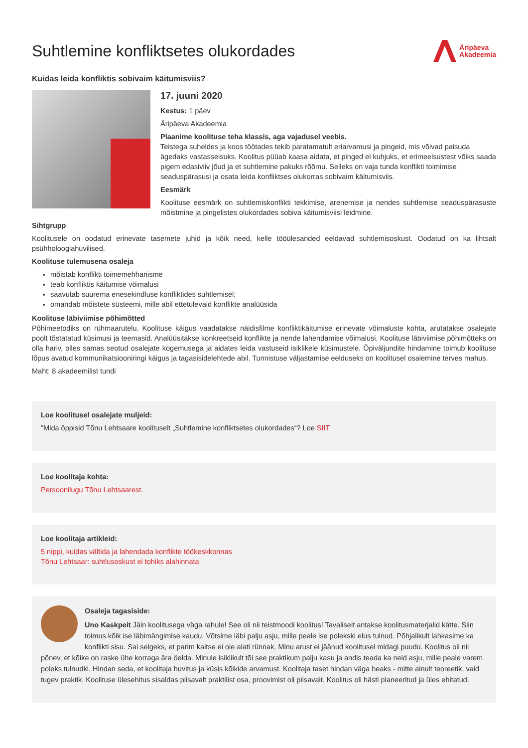Suhtlemine konfliktsetes olukordades
Äripäeva
Akadeemia
Kuidas leida konfliktis sobivaim käitumisviis?
17. juuni 2020
Kestus: 1 päev
Äripäeva Akadeemia
Plaanime koolituse teha klassis, aga vajadusel veebis.
Teistega suheldes ja koos töötades tekib paratamatult eriarvamusi ja pingeid, mis võivad paisuda ägedaks vastasseisuks. Koolitus püüab kaasa aidata, et pinged ei kuhjuks, et erimeelsustest võiks saada pigem edasiviiv jõud ja et suhtlemine pakuks rõõmu. Selleks on vaja tunda konflikti toimimise seaduspärasusi ja osata leida konfliktses olukorras sobivaim käitumisviis.
Eesmärk
Koolituse eesmärk on suhtlemiskonflikti tekkimise, arenemise ja nendes suhtlemise seaduspärasuste mõistmine ja pingelistes olukordades sobiva käitumisviisi leidmine.
Sihtgrupp
Koolitusele on oodatud erinevate tasemete juhid ja kõik need, kelle tööülesanded eeldavad suhtlemisoskust. Oodatud on ka lihtsalt psühholoogiahuvilised.
Koolituse tulemusena osaleja
mõistab konflikti toimemehhanisme
teab konfliktis käitumise võimalusi
saavutab suurema enesekindluse konfliktides suhtlemisel;
omandab mõistete süsteemi, mille abil ettetulevaid konflikte analüüsida
Koolituse läbiviimise põhimõtted
Põhimeetodiks on rühmaarutelu. Koolituse käigus vaadatakse näidisfilme konfliktikäitumise erinevate võimaluste kohta, arutatakse osalejate poolt tõstatatud küsimusi ja teemasid. Analüüsitakse konkreetseid konflikte ja nende lahendamise võimalusi. Koolituse läbiviimise põhimõtteks on olla hariv, olles samas seotud osalejate kogemusega ja aidates leida vastuseid isiklikele küsimustele. Õpiväljundite hindamine toimub koolituse lõpus avatud kommunikatsiooniringi käigus ja tagasisidelehtede abil. Tunnistuse väljastamise eelduseks on koolitusel osalemine terves mahus.
Maht: 8 akadeemilist tundi
Loe koolitusel osalejate muljeid:
"Mida õppisid Tõnu Lehtsaare koolituselt „Suhtlemine konfliktsetes olukordades“? Loe SIIT
Loe koolitaja kohta:
Persoonilugu Tõnu Lehtsaarest.
Loe koolitaja artikleid:
5 nippi, kuidas vältida ja lahendada konflikte töökeskkonnas
Tõnu Lehtsaar: suhtlusoskust ei tohiks alahinnata
Osaleja tagasiside:
Uno Kaskpeit Jäin koolitusega väga rahule! See oli nii teistmoodi koolitus! Tavaliselt antakse koolitusmaterjalid kätte. Siin toimus kõik ise läbimängimise kaudu. Võtsime läbi palju asju, mille peale ise polekski elus tulnud. Põhjalikult lahkasime ka konflikti sisu. Sai selgeks, et parim kaitse ei ole alati rünnak. Minu arust ei jäänud koolitusel midagi puudu. Koolitus oli nii põnev, et kõike on raske ühe korraga ära öelda. Minule isiklikult tõi see praktikum palju kasu ja andis teada ka neid asju, mille peale varem poleks tulnudki. Hindan seda, et koolitaja huvitus ja küsis kõikide arvamust. Koolitaja taset hindan väga heaks - mitte ainult teoreetik, vaid tugev praktik. Koolituse ülesehitus sisaldas piisavalt praktilist osa, proovimist oli piisavalt. Koolitus oli hästi planeeritud ja üles ehitatud.